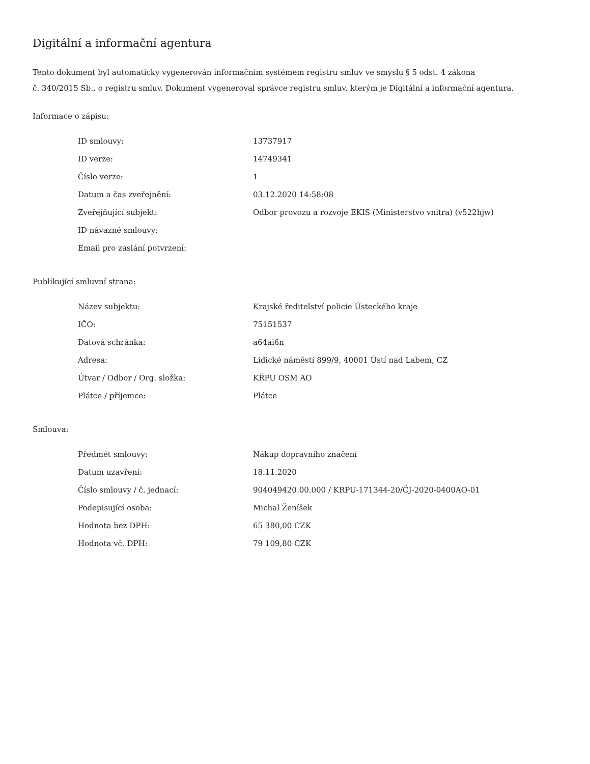Digitální a informační agentura
Tento dokument byl automaticky vygenerován informačním systémem registru smluv ve smyslu § 5 odst. 4 zákona
č. 340/2015 Sb., o registru smluv. Dokument vygeneroval správce registru smluv, kterým je Digitální a informační agentura.
Informace o zápisu:
| ID smlouvy: | 13737917 |
| ID verze: | 14749341 |
| Číslo verze: | 1 |
| Datum a čas zveřejnění: | 03.12.2020 14:58:08 |
| Zveřejňující subjekt: | Odbor provozu a rozvoje EKIS (Ministerstvo vnitra) (v522hjw) |
| ID návazné smlouvy: | |
| Email pro zaslání potvrzení: | |
Publikující smluvní strana:
| Název subjektu: | Krajské ředitelství policie Ústeckého kraje |
| IČO: | 75151537 |
| Datová schránka: | a64ai6n |
| Adresa: | Lidické náměstí 899/9, 40001 Ústí nad Labem, CZ |
| Útvar / Odbor / Org. složka: | KŘPU OSM AO |
| Plátce / příjemce: | Plátce |
Smlouva:
| Předmět smlouvy: | Nákup dopravního značení |
| Datum uzavření: | 18.11.2020 |
| Číslo smlouvy / č. jednací: | 904049420.00.000 / KRPU-171344-20/ČJ-2020-0400AO-01 |
| Podepisující osoba: | Michal Ženíšek |
| Hodnota bez DPH: | 65 380,00 CZK |
| Hodnota vč. DPH: | 79 109,80 CZK |